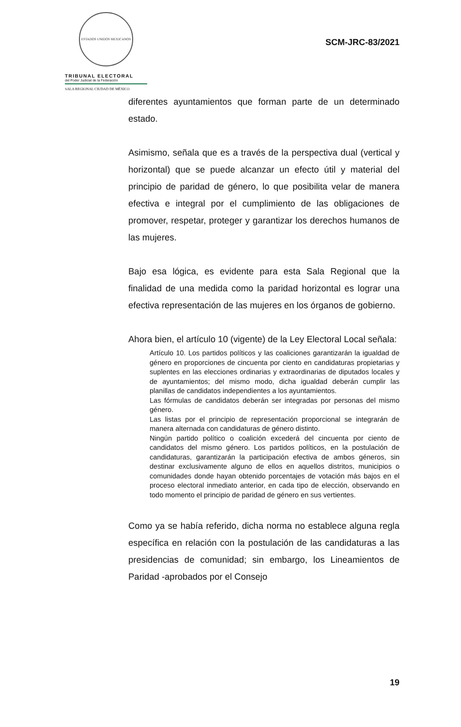ESTADOS UNIDOS MEXICANOS
TRIBUNAL ELECTORAL
del Poder Judicial de la Federación
SALA REGIONAL CIUDAD DE MÉXICO
SCM-JRC-83/2021
diferentes ayuntamientos que forman parte de un determinado estado.
Asimismo, señala que es a través de la perspectiva dual (vertical y horizontal) que se puede alcanzar un efecto útil y material del principio de paridad de género, lo que posibilita velar de manera efectiva e integral por el cumplimiento de las obligaciones de promover, respetar, proteger y garantizar los derechos humanos de las mujeres.
Bajo esa lógica, es evidente para esta Sala Regional que la finalidad de una medida como la paridad horizontal es lograr una efectiva representación de las mujeres en los órganos de gobierno.
Ahora bien, el artículo 10 (vigente) de la Ley Electoral Local señala:
Artículo 10. Los partidos políticos y las coaliciones garantizarán la igualdad de género en proporciones de cincuenta por ciento en candidaturas propietarias y suplentes en las elecciones ordinarias y extraordinarias de diputados locales y de ayuntamientos; del mismo modo, dicha igualdad deberán cumplir las planillas de candidatos independientes a los ayuntamientos.
Las fórmulas de candidatos deberán ser integradas por personas del mismo género.
Las listas por el principio de representación proporcional se integrarán de manera alternada con candidaturas de género distinto.
Ningún partido político o coalición excederá del cincuenta por ciento de candidatos del mismo género. Los partidos políticos, en la postulación de candidaturas, garantizarán la participación efectiva de ambos géneros, sin destinar exclusivamente alguno de ellos en aquellos distritos, municipios o comunidades donde hayan obtenido porcentajes de votación más bajos en el proceso electoral inmediato anterior, en cada tipo de elección, observando en todo momento el principio de paridad de género en sus vertientes.
Como ya se había referido, dicha norma no establece alguna regla específica en relación con la postulación de las candidaturas a las presidencias de comunidad; sin embargo, los Lineamientos de Paridad -aprobados por el Consejo
19